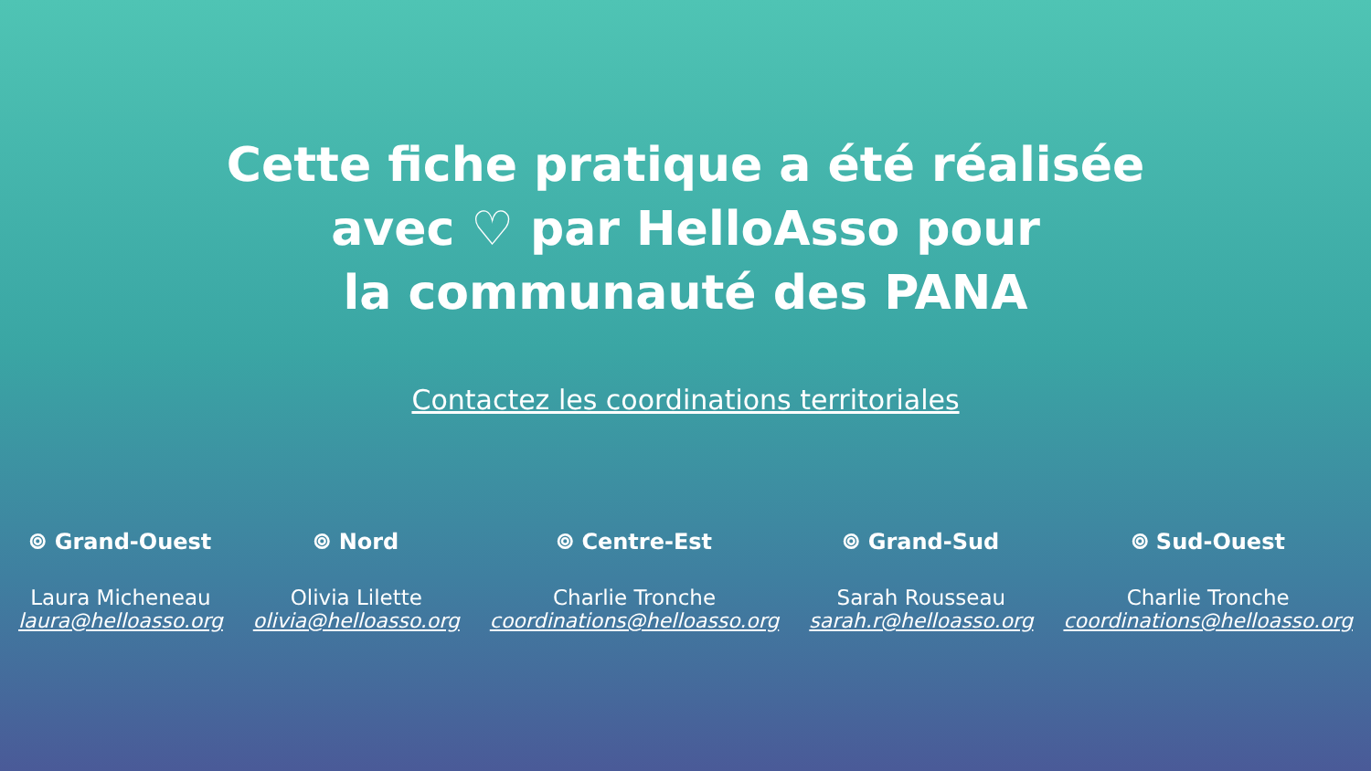Cette fiche pratique a été réalisée
avec ♡ par HelloAsso pour
la communauté des PANA
Contactez les coordinations territoriales
⌾ Grand-Ouest
Laura Micheneau
laura@helloasso.org
⌾ Nord
Olivia Lilette
olivia@helloasso.org
⌾ Centre-Est
Charlie Tronche
coordinations@helloasso.org
⌾ Grand-Sud
Sarah Rousseau
sarah.r@helloasso.org
⌾ Sud-Ouest
Charlie Tronche
coordinations@helloasso.org